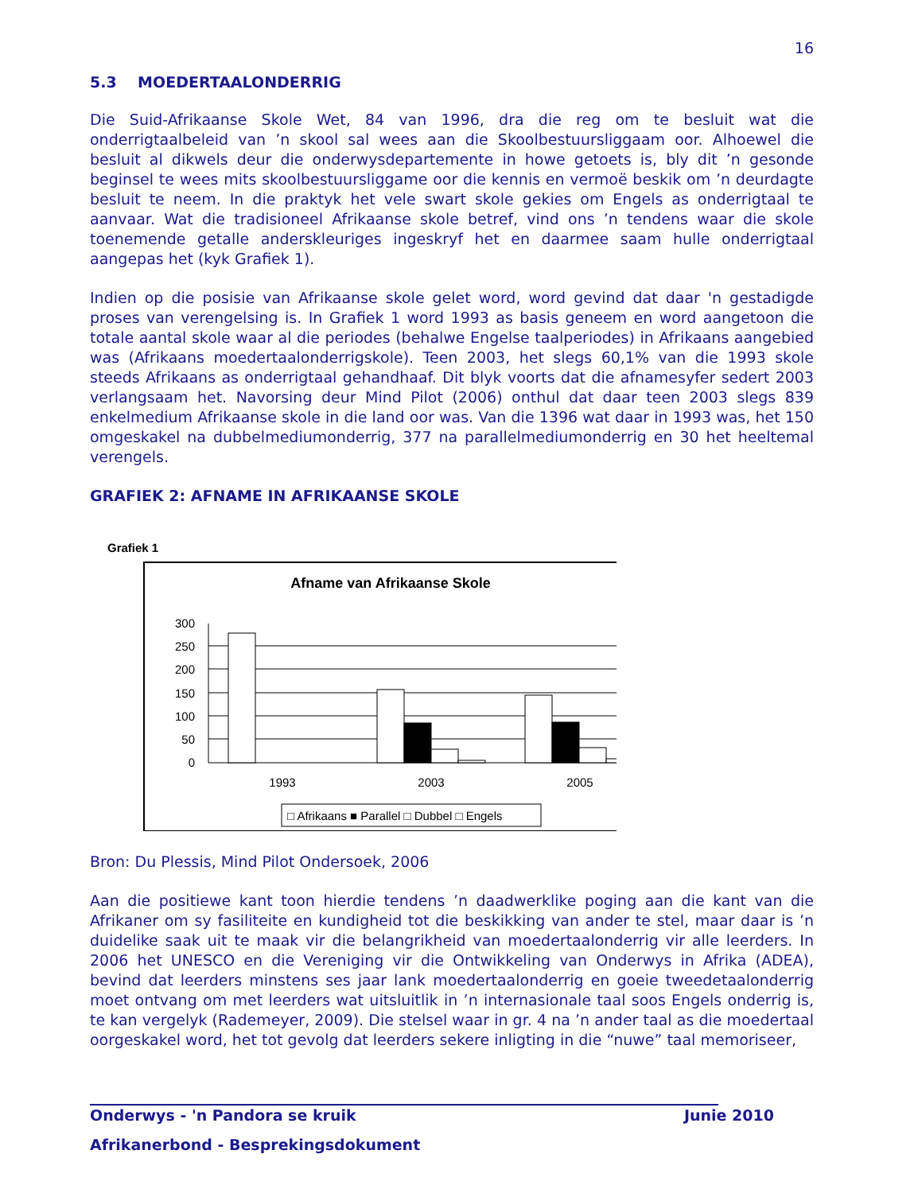16
5.3 MOEDERTAALONDERRIG
Die Suid-Afrikaanse Skole Wet, 84 van 1996, dra die reg om te besluit wat die onderrigtaalbeleid van ’n skool sal wees aan die Skoolbestuursliggaam oor. Alhoewel die besluit al dikwels deur die onderwysdepartemente in howe getoets is, bly dit ’n gesonde beginsel te wees mits skoolbestuursliggame oor die kennis en vermoë beskik om ’n deurdagte besluit te neem. In die praktyk het vele swart skole gekies om Engels as onderrigtaal te aanvaar. Wat die tradisioneel Afrikaanse skole betref, vind ons ’n tendens waar die skole toenemende getalle anderskleuriges ingeskryf het en daarmee saam hulle onderrigtaal aangepas het (kyk Grafiek 1).
Indien op die posisie van Afrikaanse skole gelet word, word gevind dat daar 'n gestadigde proses van verengelsing is. In Grafiek 1 word 1993 as basis geneem en word aangetoon die totale aantal skole waar al die periodes (behalwe Engelse taalperiodes) in Afrikaans aangebied was (Afrikaans moedertaalonderrigskole). Teen 2003, het slegs 60,1% van die 1993 skole steeds Afrikaans as onderrigtaal gehandhaaf. Dit blyk voorts dat die afnamesyfer sedert 2003 verlangsaam het. Navorsing deur Mind Pilot (2006) onthul dat daar teen 2003 slegs 839 enkelmedium Afrikaanse skole in die land oor was. Van die 1396 wat daar in 1993 was, het 150 omgeskakel na dubbelmediumonderrig, 377 na parallelmediumonderrig en 30 het heeltemal verengels.
GRAFIEK 2: AFNAME IN AFRIKAANSE SKOLE
Grafiek 1
Afname van Afrikaanse Skole
300
250
200
150
100
50
0
1993
2003
2005
□ Afrikaans ■ Parallel □ Dubbel □ Engels
Bron: Du Plessis, Mind Pilot Ondersoek, 2006
Aan die positiewe kant toon hierdie tendens ’n daadwerklike poging aan die kant van die Afrikaner om sy fasiliteite en kundigheid tot die beskikking van ander te stel, maar daar is ’n duidelike saak uit te maak vir die belangrikheid van moedertaalonderrig vir alle leerders. In 2006 het UNESCO en die Vereniging vir die Ontwikkeling van Onderwys in Afrika (ADEA), bevind dat leerders minstens ses jaar lank moedertaalonderrig en goeie tweedetaalonderrig moet ontvang om met leerders wat uitsluitlik in ’n internasionale taal soos Engels onderrig is, te kan vergelyk (Rademeyer, 2009). Die stelsel waar in gr. 4 na ’n ander taal as die moedertaal oorgeskakel word, het tot gevolg dat leerders sekere inligting in die “nuwe” taal memoriseer,
Onderwys - 'n Pandora se kruik Junie 2010
Afrikanerbond - Besprekingsdokument